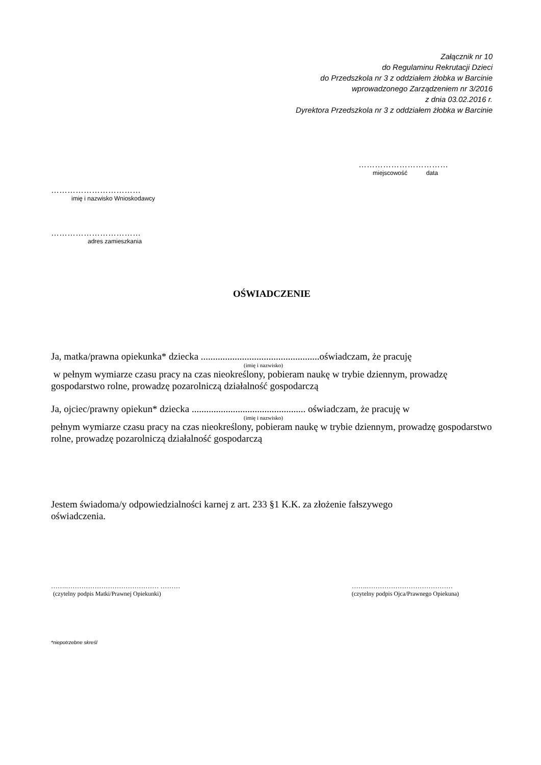Załącznik nr 10
do Regulaminu Rekrutacji Dzieci
do Przedszkola nr 3 z oddziałem żłobka w Barcinie
wprowadzonego Zarządzeniem nr 3/2016
z dnia 03.02.2016 r.
Dyrektora Przedszkola nr 3 z oddziałem żłobka w Barcinie
……………………………
miejscowość data
……………………………
imię i nazwisko Wnioskodawcy
……………………………
adres zamieszkania
OŚWIADCZENIE
Ja, matka/prawna opiekunka* dziecka .................................................oświadczam, że pracuję
(imię i nazwisko)
w pełnym wymiarze czasu pracy na czas nieokreślony, pobieram naukę w trybie dziennym, prowadzę gospodarstwo rolne, prowadzę pozarolniczą działalność gospodarczą
Ja, ojciec/prawny opiekun* dziecka ............................................... oświadczam, że pracuję w
(imię i nazwisko)
pełnym wymiarze czasu pracy na czas nieokreślony, pobieram naukę w trybie dziennym, prowadzę gospodarstwo rolne, prowadzę pozarolniczą działalność gospodarczą
Jestem świadoma/y odpowiedzialności karnej z art. 233 §1 K.K. za złożenie fałszywego oświadczenia.
…….…………………………………… ………
(czytelny podpis Matki/Prawnej Opiekunki)
…….…………………………………
(czytelny podpis Ojca/Prawnego Opiekuna)
*niepotrzebne skreśl